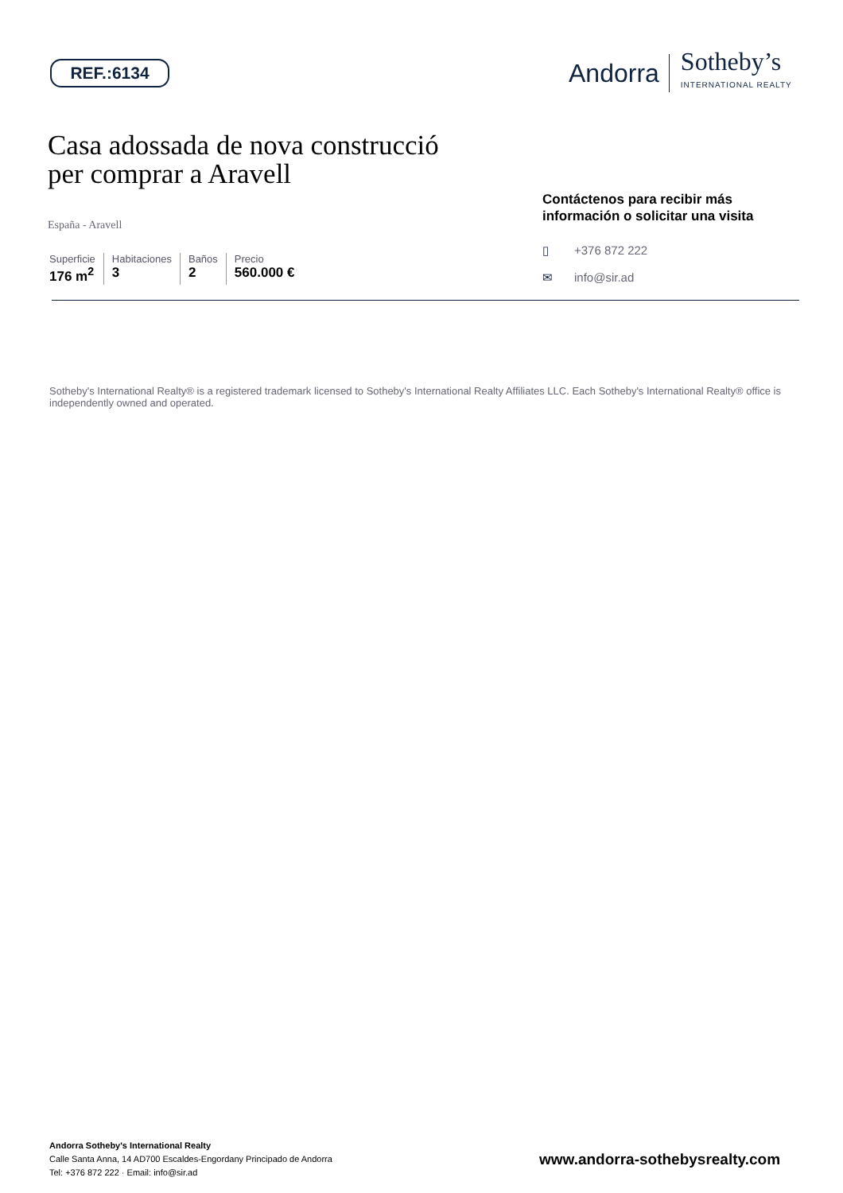REF.:6134
Andorra
Sotheby’s
INTERNATIONAL REALTY
Casa adossada de nova construcció
per comprar a Aravell
España - Aravell
Superficie
176 m<sup>2</sup>
Habitaciones
3
Baños
2
Precio
560.000 €
Contáctenos para recibir más información o solicitar una visita
▯ +376 872 222
✉ info@sir.ad
Sotheby's International Realty® is a registered trademark licensed to Sotheby's International Realty Affiliates LLC. Each Sotheby's International Realty® office is independently owned and operated.
Andorra Sotheby's International Realty
Calle Santa Anna, 14 AD700 Escaldes-Engordany Principado de Andorra
Tel: +376 872 222 · Email: info@sir.ad
www.andorra-sothebysrealty.com